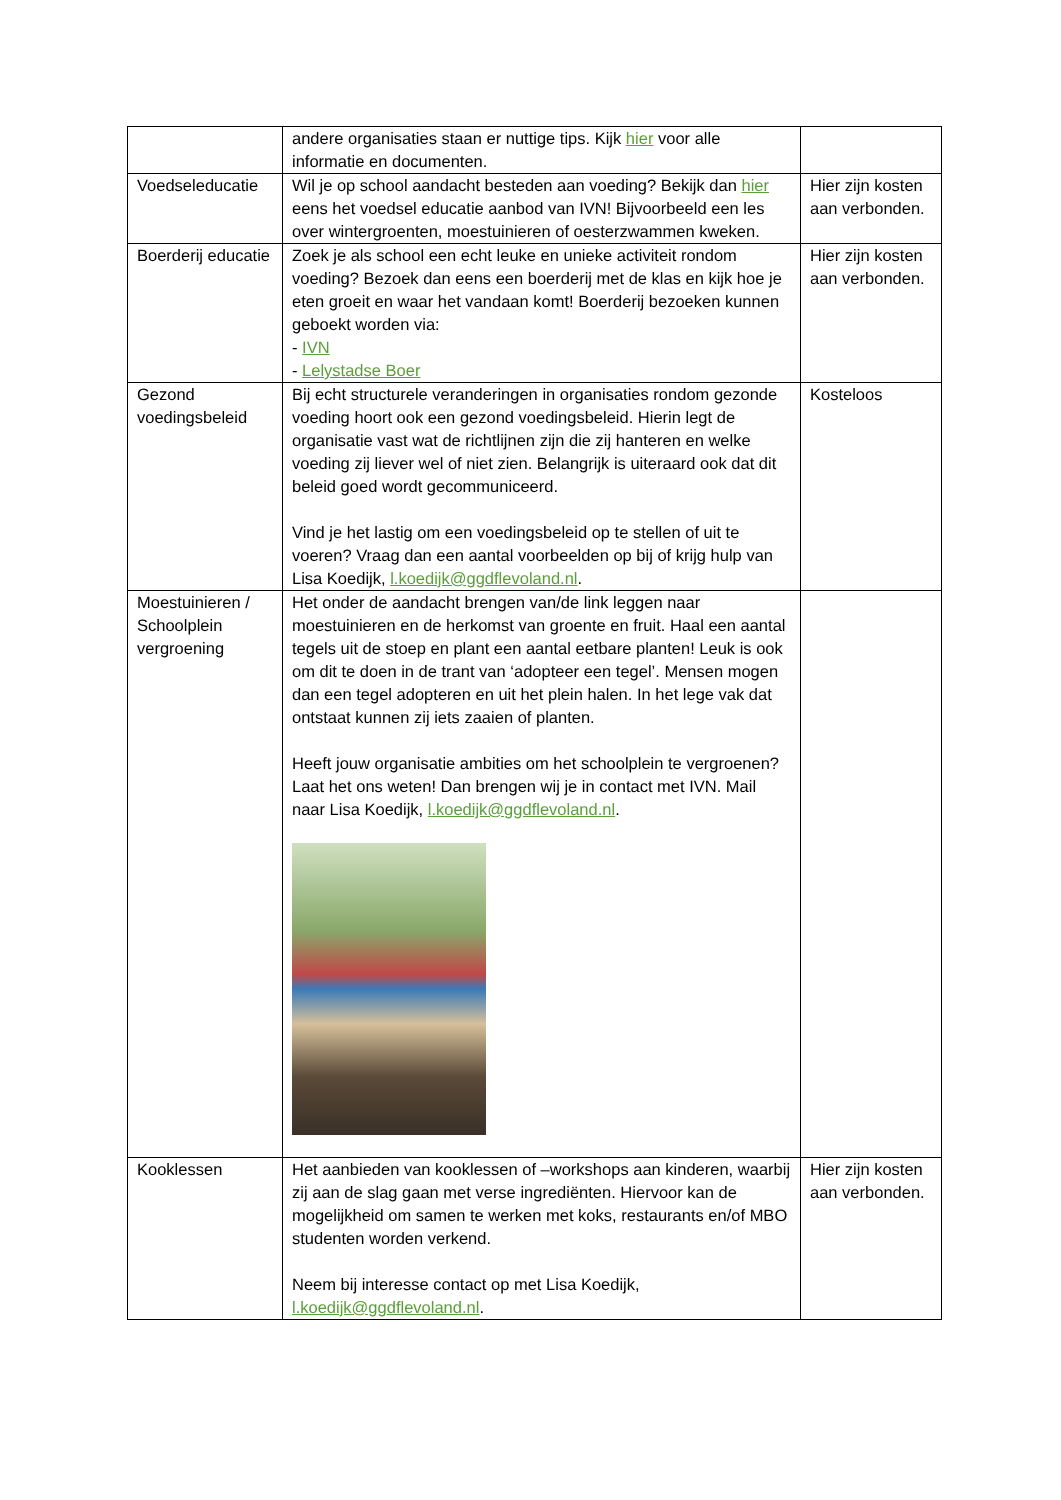| | andere organisaties staan er nuttige tips. Kijk hier voor alle informatie en documenten. | |
| Voedseleducatie | Wil je op school aandacht besteden aan voeding? Bekijk dan hier eens het voedsel educatie aanbod van IVN! Bijvoorbeeld een les over wintergroenten, moestuinieren of oesterzwammen kweken. | Hier zijn kosten aan verbonden. |
| Boerderij educatie | Zoek je als school een echt leuke en unieke activiteit rondom voeding? Bezoek dan eens een boerderij met de klas en kijk hoe je eten groeit en waar het vandaan komt! Boerderij bezoeken kunnen geboekt worden via: - IVN - Lelystadse Boer | Hier zijn kosten aan verbonden. |
| Gezond voedingsbeleid | Bij echt structurele veranderingen in organisaties rondom gezonde voeding hoort ook een gezond voedingsbeleid. Hierin legt de organisatie vast wat de richtlijnen zijn die zij hanteren en welke voeding zij liever wel of niet zien. Belangrijk is uiteraard ook dat dit beleid goed wordt gecommuniceerd. Vind je het lastig om een voedingsbeleid op te stellen of uit te voeren? Vraag dan een aantal voorbeelden op bij of krijg hulp van Lisa Koedijk, l.koedijk@ggdflevoland.nl . | Kosteloos |
| Moestuinieren / Schoolplein vergroening | Het onder de aandacht brengen van/de link leggen naar moestuinieren en de herkomst van groente en fruit. Haal een aantal tegels uit de stoep en plant een aantal eetbare planten! Leuk is ook om dit te doen in de trant van ‘adopteer een tegel’. Mensen mogen dan een tegel adopteren en uit het plein halen. In het lege vak dat ontstaat kunnen zij iets zaaien of planten. Heeft jouw organisatie ambities om het schoolplein te vergroenen? Laat het ons weten! Dan brengen wij je in contact met IVN. Mail naar Lisa Koedijk, l.koedijk@ggdflevoland.nl . | |
| Kooklessen | Het aanbieden van kooklessen of –workshops aan kinderen, waarbij zij aan de slag gaan met verse ingrediënten. Hiervoor kan de mogelijkheid om samen te werken met koks, restaurants en/of MBO studenten worden verkend. Neem bij interesse contact op met Lisa Koedijk, l.koedijk@ggdflevoland.nl . | Hier zijn kosten aan verbonden. |